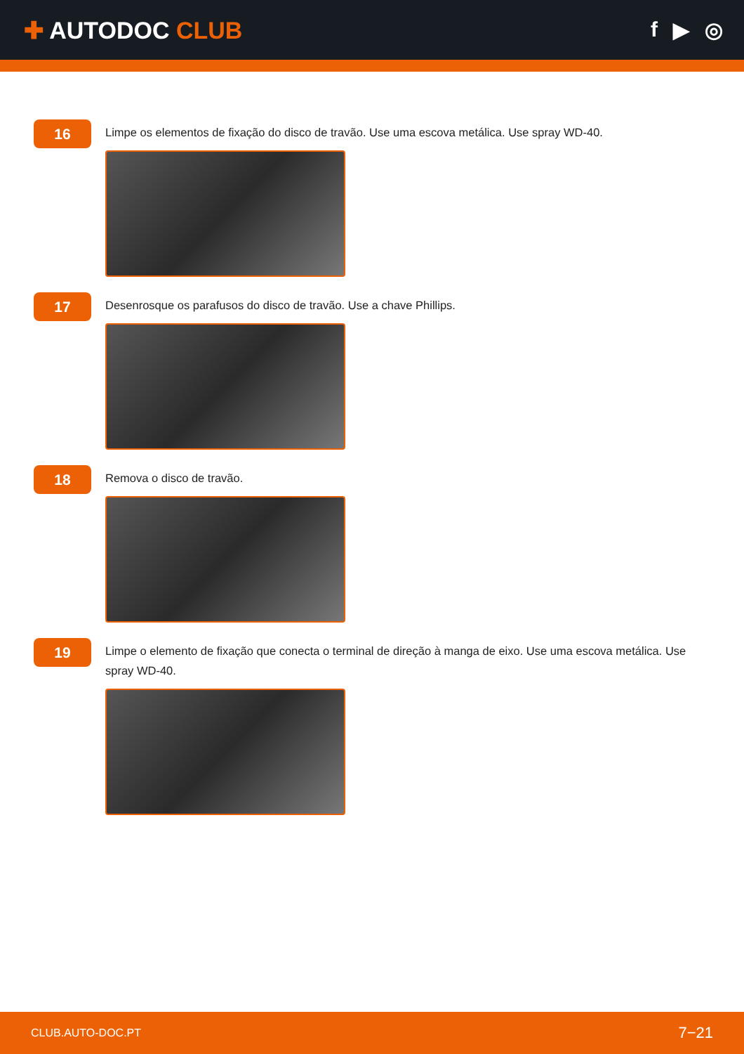✚ AUTODOC CLUB f ▶ ◎
16
Limpe os elementos de fixação do disco de travão. Use uma escova metálica. Use spray WD-40.
17
Desenrosque os parafusos do disco de travão. Use a chave Phillips.
18
Remova o disco de travão.
19
Limpe o elemento de fixação que conecta o terminal de direção à manga de eixo. Use uma escova metálica. Use spray WD-40.
CLUB.AUTO-DOC.PT 7−21